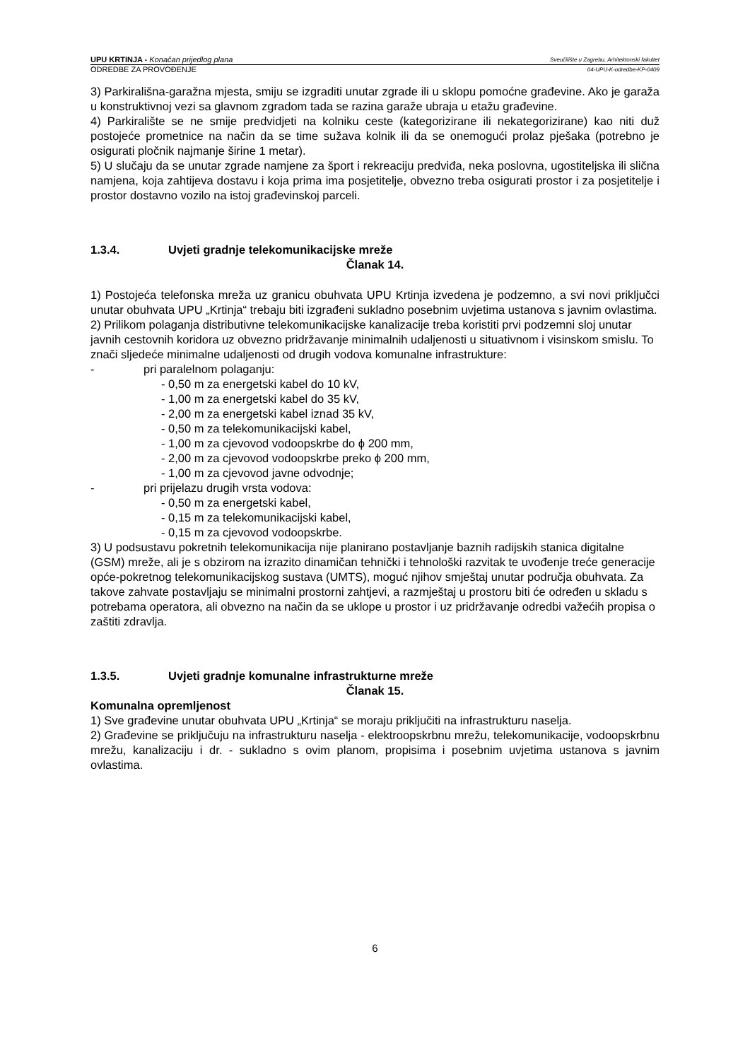UPU KRTINJA - Konačan prijedlog plana
Sveučilište u Zagrebu, Arhitektonski fakultet
ODREDBE ZA PROVOĐENJE
04-UPU-K-odredbe-KP-0409
3) Parkirališna-garažna mjesta, smiju se izgraditi unutar zgrade ili u sklopu pomoćne građevine. Ako je garaža u konstruktivnoj vezi sa glavnom zgradom tada se razina garaže ubraja u etažu građevine.
4) Parkiralište se ne smije predvidjeti na kolniku ceste (kategorizirane ili nekategorizirane) kao niti duž postojeće prometnice na način da se time sužava kolnik ili da se onemogući prolaz pješaka (potrebno je osigurati pločnik najmanje širine 1 metar).
5) U slučaju da se unutar zgrade namjene za šport i rekreaciju predviđa, neka poslovna, ugostiteljska ili slična namjena, koja zahtijeva dostavu i koja prima ima posjetitelje, obvezno treba osigurati prostor i za posjetitelje i prostor dostavno vozilo na istoj građevinskoj parceli.
1.3.4. Uvjeti gradnje telekomunikacijske mreže
Članak 14.
1) Postojeća telefonska mreža uz granicu obuhvata UPU Krtinja izvedena je podzemno, a svi novi priključci unutar obuhvata UPU „Krtinja“ trebaju biti izgrađeni sukladno posebnim uvjetima ustanova s javnim ovlastima.
2) Prilikom polaganja distributivne telekomunikacijske kanalizacije treba koristiti prvi podzemni sloj unutar javnih cestovnih koridora uz obvezno pridržavanje minimalnih udaljenosti u situativnom i visinskom smislu. To znači sljedeće minimalne udaljenosti od drugih vodova komunalne infrastrukture:
- pri paralelnom polaganju:
- 0,50 m za energetski kabel do 10 kV,
- 1,00 m za energetski kabel do 35 kV,
- 2,00 m za energetski kabel iznad 35 kV,
- 0,50 m za telekomunikacijski kabel,
- 1,00 m za cjevovod vodoopskrbe do ϕ 200 mm,
- 2,00 m za cjevovod vodoopskrbe preko ϕ 200 mm,
- 1,00 m za cjevovod javne odvodnje;
- pri prijelazu drugih vrsta vodova:
- 0,50 m za energetski kabel,
- 0,15 m za telekomunikacijski kabel,
- 0,15 m za cjevovod vodoopskrbe.
3) U podsustavu pokretnih telekomunikacija nije planirano postavljanje baznih radijskih stanica digitalne (GSM) mreže, ali je s obzirom na izrazito dinamičan tehnički i tehnološki razvitak te uvođenje treće generacije opće-pokretnog telekomunikacijskog sustava (UMTS), moguć njihov smještaj unutar područja obuhvata. Za takove zahvate postavljaju se minimalni prostorni zahtjevi, a razmještaj u prostoru biti će određen u skladu s potrebama operatora, ali obvezno na način da se uklope u prostor i uz pridržavanje odredbi važećih propisa o zaštiti zdravlja.
1.3.5. Uvjeti gradnje komunalne infrastrukturne mreže
Članak 15.
Komunalna opremljenost
1) Sve građevine unutar obuhvata UPU „Krtinja“ se moraju priključiti na infrastrukturu naselja.
2) Građevine se priključuju na infrastrukturu naselja - elektroopskrbnu mrežu, telekomunikacije, vodoopskrbnu mrežu, kanalizaciju i dr. - sukladno s ovim planom, propisima i posebnim uvjetima ustanova s javnim ovlastima.
6